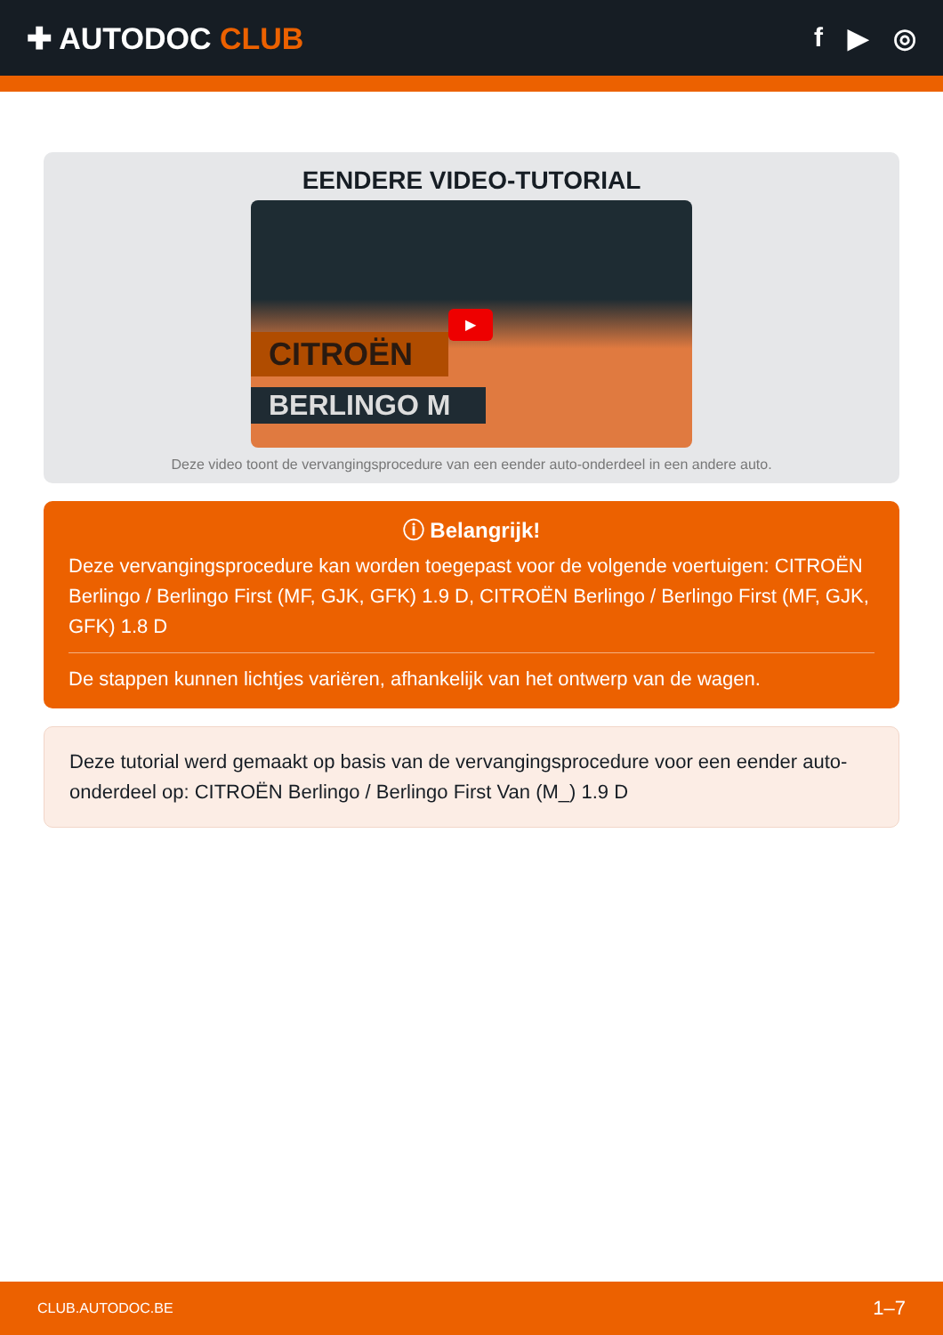✚ AUTODOC CLUB f ▶ ◎
EENDERE VIDEO-TUTORIAL
CITROËN
BERLINGO M
▶
Deze video toont de vervangingsprocedure van een eender auto-onderdeel in een andere auto.
ⓘ Belangrijk!
Deze vervangingsprocedure kan worden toegepast voor de volgende voertuigen: CITROËN Berlingo / Berlingo First (MF, GJK, GFK) 1.9 D, CITROËN Berlingo / Berlingo First (MF, GJK, GFK) 1.8 D
De stappen kunnen lichtjes variëren, afhankelijk van het ontwerp van de wagen.
Deze tutorial werd gemaakt op basis van de vervangingsprocedure voor een eender auto-onderdeel op: CITROËN Berlingo / Berlingo First Van (M_) 1.9 D
CLUB.AUTODOC.BE 1–7